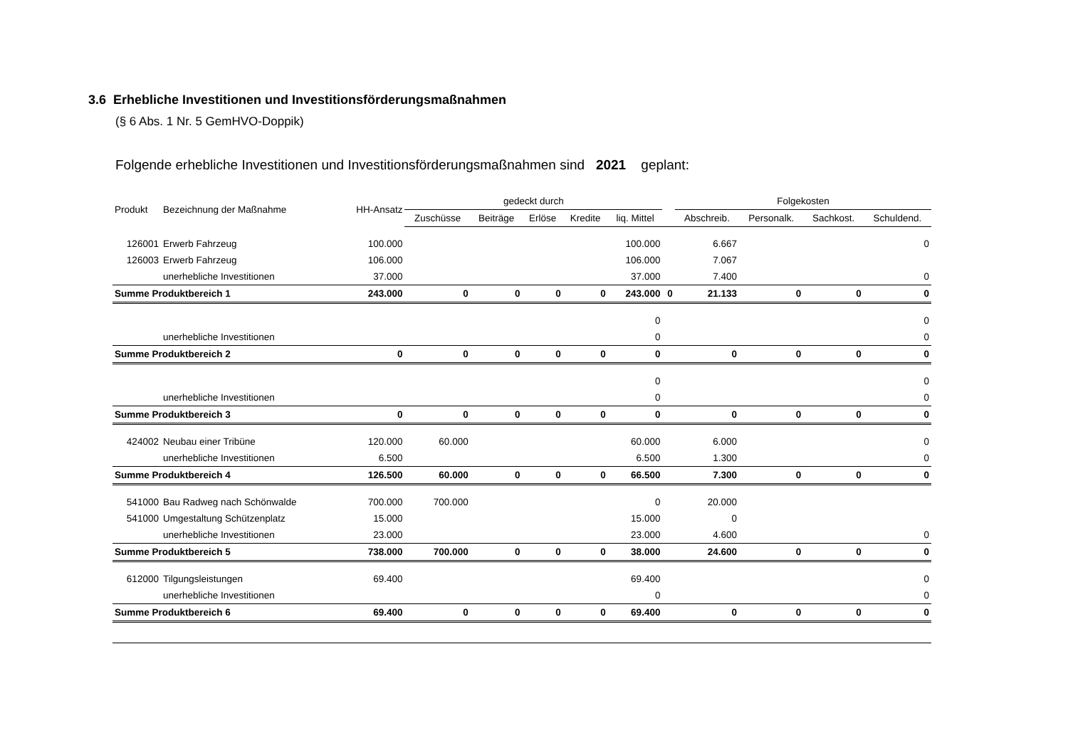3.6 Erhebliche Investitionen und Investitionsförderungsmaßnahmen
(§ 6 Abs. 1 Nr. 5 GemHVO-Doppik)
Folgende erhebliche Investitionen und Investitionsförderungsmaßnahmen sind 2021 geplant:
| Produkt | Bezeichnung der Maßnahme | HH-Ansatz | gedeckt durch | | | | | | Folgekosten | | | |
| --- | --- | --- | --- | --- | --- | --- | --- | --- | --- | --- | --- | --- |
| | | | Zuschüsse | Beiträge | Erlöse | Kredite | liq. Mittel | | Abschreib. | Personalk. | Sachkost. | Schuldend. |
| 126001 | Erwerb Fahrzeug | 100.000 | | | | | 100.000 | | 6.667 | | | 0 |
| 126003 | Erwerb Fahrzeug | 106.000 | | | | | 106.000 | | 7.067 | | | |
| | unerhebliche Investitionen | 37.000 | | | | | 37.000 | | 7.400 | | | 0 |
| Summe Produktbereich 1 | | 243.000 | 0 | 0 | 0 | 0 | 243.000 | 0 | 21.133 | 0 | 0 | 0 |
| | | | | | | | 0 | | | | | 0 |
| | unerhebliche Investitionen | | | | | | 0 | | | | | 0 |
| Summe Produktbereich 2 | | 0 | 0 | 0 | 0 | 0 | 0 | | 0 | 0 | 0 | 0 |
| | | | | | | | 0 | | | | | 0 |
| | unerhebliche Investitionen | | | | | | 0 | | | | | 0 |
| Summe Produktbereich 3 | | 0 | 0 | 0 | 0 | 0 | 0 | | 0 | 0 | 0 | 0 |
| 424002 | Neubau einer Tribüne | 120.000 | 60.000 | | | | 60.000 | | 6.000 | | | 0 |
| | unerhebliche Investitionen | 6.500 | | | | | 6.500 | | 1.300 | | | 0 |
| Summe Produktbereich 4 | | 126.500 | 60.000 | 0 | 0 | 0 | 66.500 | | 7.300 | 0 | 0 | 0 |
| 541000 | Bau Radweg nach Schönwalde | 700.000 | 700.000 | | | | 0 | | 20.000 | | | |
| 541000 | Umgestaltung Schützenplatz | 15.000 | | | | | 15.000 | | 0 | | | |
| | unerhebliche Investitionen | 23.000 | | | | | 23.000 | | 4.600 | | | 0 |
| Summe Produktbereich 5 | | 738.000 | 700.000 | 0 | 0 | 0 | 38.000 | | 24.600 | 0 | 0 | 0 |
| 612000 | Tilgungsleistungen | 69.400 | | | | | 69.400 | | | | | 0 |
| | unerhebliche Investitionen | | | | | | 0 | | | | | 0 |
| Summe Produktbereich 6 | | 69.400 | 0 | 0 | 0 | 0 | 69.400 | | 0 | 0 | 0 | 0 |